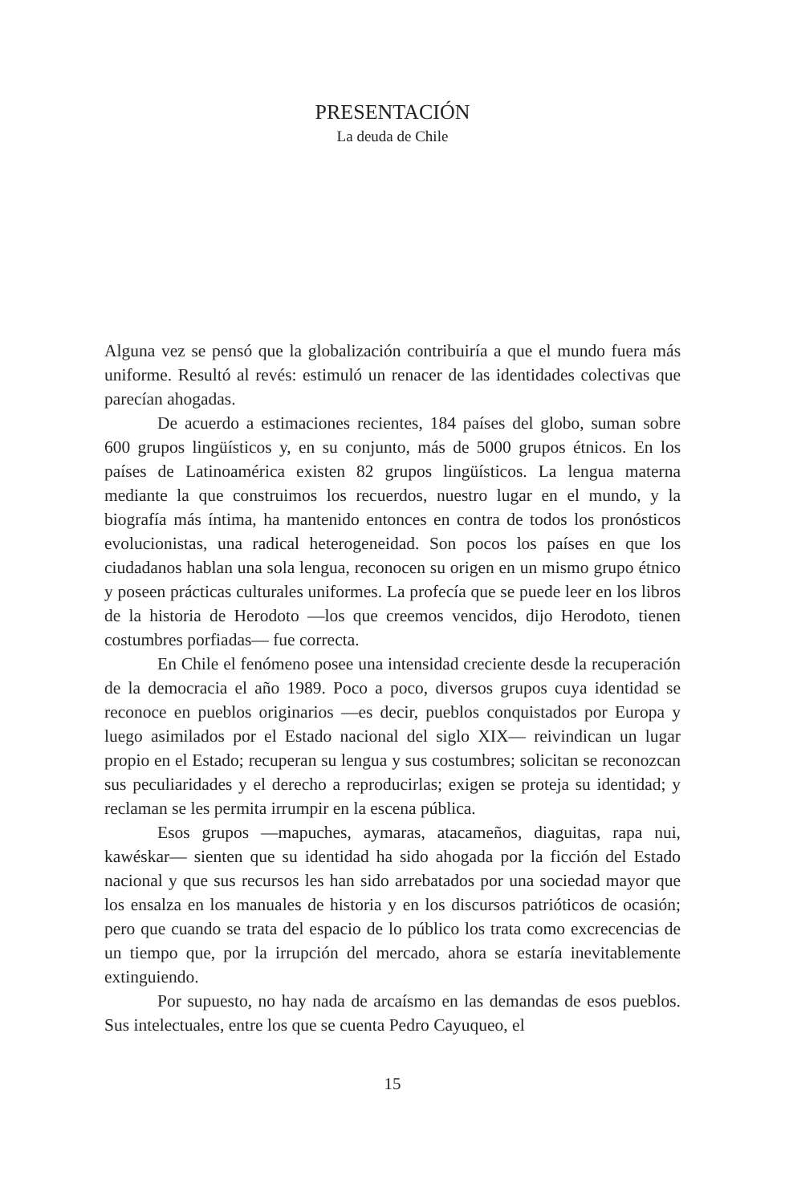PRESENTACIÓN
La deuda de Chile
Alguna vez se pensó que la globalización contribuiría a que el mundo fuera más uniforme. Resultó al revés: estimuló un renacer de las identidades colectivas que parecían ahogadas.
De acuerdo a estimaciones recientes, 184 países del globo, suman sobre 600 grupos lingüísticos y, en su conjunto, más de 5000 grupos étnicos. En los países de Latinoamérica existen 82 grupos lingüísticos. La lengua materna mediante la que construimos los recuerdos, nuestro lugar en el mundo, y la biografía más íntima, ha mantenido entonces en contra de todos los pronósticos evolucionistas, una radical heterogeneidad. Son pocos los países en que los ciudadanos hablan una sola lengua, reconocen su origen en un mismo grupo étnico y poseen prácticas culturales uniformes. La profecía que se puede leer en los libros de la historia de Herodoto —los que creemos vencidos, dijo Herodoto, tienen costumbres porfiadas— fue correcta.
En Chile el fenómeno posee una intensidad creciente desde la recuperación de la democracia el año 1989. Poco a poco, diversos grupos cuya identidad se reconoce en pueblos originarios —es decir, pueblos conquistados por Europa y luego asimilados por el Estado nacional del siglo XIX— reivindican un lugar propio en el Estado; recuperan su lengua y sus costumbres; solicitan se reconozcan sus peculiaridades y el derecho a reproducirlas; exigen se proteja su identidad; y reclaman se les permita irrumpir en la escena pública.
Esos grupos —mapuches, aymaras, atacameños, diaguitas, rapa nui, kawéskar— sienten que su identidad ha sido ahogada por la ficción del Estado nacional y que sus recursos les han sido arrebatados por una sociedad mayor que los ensalza en los manuales de historia y en los discursos patrióticos de ocasión; pero que cuando se trata del espacio de lo público los trata como excrecencias de un tiempo que, por la irrupción del mercado, ahora se estaría inevitablemente extinguiendo.
Por supuesto, no hay nada de arcaísmo en las demandas de esos pueblos. Sus intelectuales, entre los que se cuenta Pedro Cayuqueo, el
15